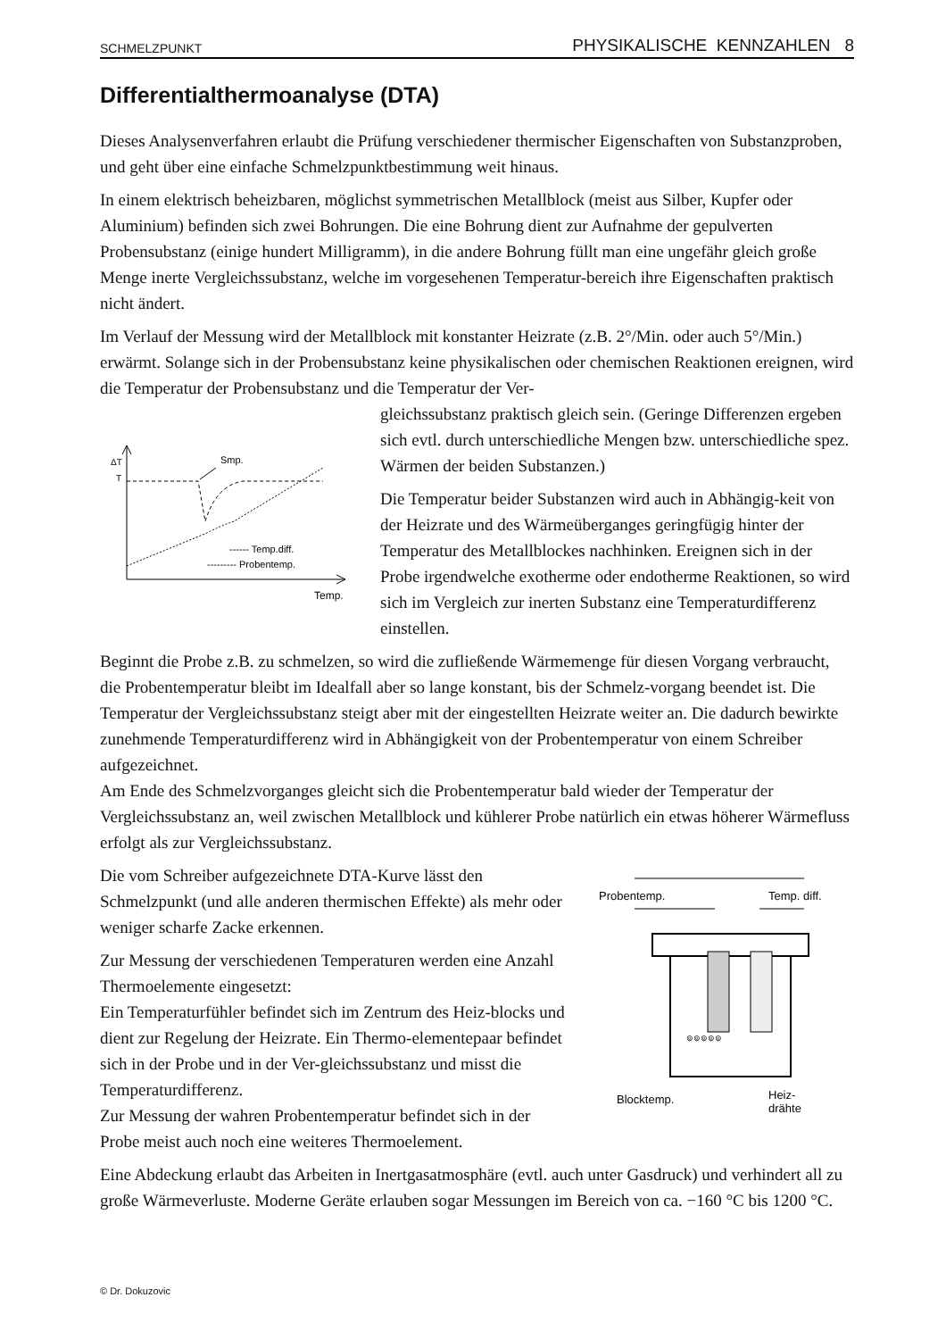SCHMELZPUNKT PHYSIKALISCHE KENNZAHLEN 8
Differentialthermoanalyse (DTA)
Dieses Analysenverfahren erlaubt die Prüfung verschiedener thermischer Eigenschaften von Substanzproben, und geht über eine einfache Schmelzpunktbestimmung weit hinaus.
In einem elektrisch beheizbaren, möglichst symmetrischen Metallblock (meist aus Silber, Kupfer oder Aluminium) befinden sich zwei Bohrungen. Die eine Bohrung dient zur Aufnahme der gepulverten Probensubstanz (einige hundert Milligramm), in die andere Bohrung füllt man eine ungefähr gleich große Menge inerte Vergleichssubstanz, welche im vorgesehenen Temperatur-bereich ihre Eigenschaften praktisch nicht ändert.
Im Verlauf der Messung wird der Metallblock mit konstanter Heizrate (z.B. 2°/Min. oder auch 5°/Min.) erwärmt. Solange sich in der Probensubstanz keine physikalischen oder chemischen Reaktionen ereignen, wird die Temperatur der Probensubstanz und die Temperatur der Ver-
ΔT
T
Smp.
------ Temp.diff.
--------- Probentemp.
Temp.
gleichssubstanz praktisch gleich sein. (Geringe Differenzen ergeben sich evtl. durch unterschiedliche Mengen bzw. unterschiedliche spez. Wärmen der beiden Substanzen.)
Die Temperatur beider Substanzen wird auch in Abhängig-keit von der Heizrate und des Wärmeüberganges geringfügig hinter der Temperatur des Metallblockes nachhinken. Ereignen sich in der Probe irgendwelche exotherme oder endotherme Reaktionen, so wird sich im Vergleich zur inerten Substanz eine Temperaturdifferenz einstellen.
Beginnt die Probe z.B. zu schmelzen, so wird die zufließende Wärmemenge für diesen Vorgang verbraucht, die Probentemperatur bleibt im Idealfall aber so lange konstant, bis der Schmelz-vorgang beendet ist. Die Temperatur der Vergleichssubstanz steigt aber mit der eingestellten Heizrate weiter an. Die dadurch bewirkte zunehmende Temperaturdifferenz wird in Abhängigkeit von der Probentemperatur von einem Schreiber aufgezeichnet.
Am Ende des Schmelzvorganges gleicht sich die Probentemperatur bald wieder der Temperatur der Vergleichssubstanz an, weil zwischen Metallblock und kühlerer Probe natürlich ein etwas höherer Wärmefluss erfolgt als zur Vergleichssubstanz.
Die vom Schreiber aufgezeichnete DTA-Kurve lässt den Schmelzpunkt (und alle anderen thermischen Effekte) als mehr oder weniger scharfe Zacke erkennen.
Zur Messung der verschiedenen Temperaturen werden eine Anzahl Thermoelemente eingesetzt:
Ein Temperaturfühler befindet sich im Zentrum des Heiz-blocks und dient zur Regelung der Heizrate. Ein Thermo-elementepaar befindet sich in der Probe und in der Ver-gleichssubstanz und misst die Temperaturdifferenz.
Zur Messung der wahren Probentemperatur befindet sich in der Probe meist auch noch eine weiteres Thermoelement.
Probentemp.
Temp. diff.
⊚⊚⊚⊚⊚
Blocktemp.
Heiz-
drähte
Eine Abdeckung erlaubt das Arbeiten in Inertgasatmosphäre (evtl. auch unter Gasdruck) und verhindert all zu große Wärmeverluste. Moderne Geräte erlauben sogar Messungen im Bereich von ca. −160 °C bis 1200 °C.
© Dr. Dokuzovic